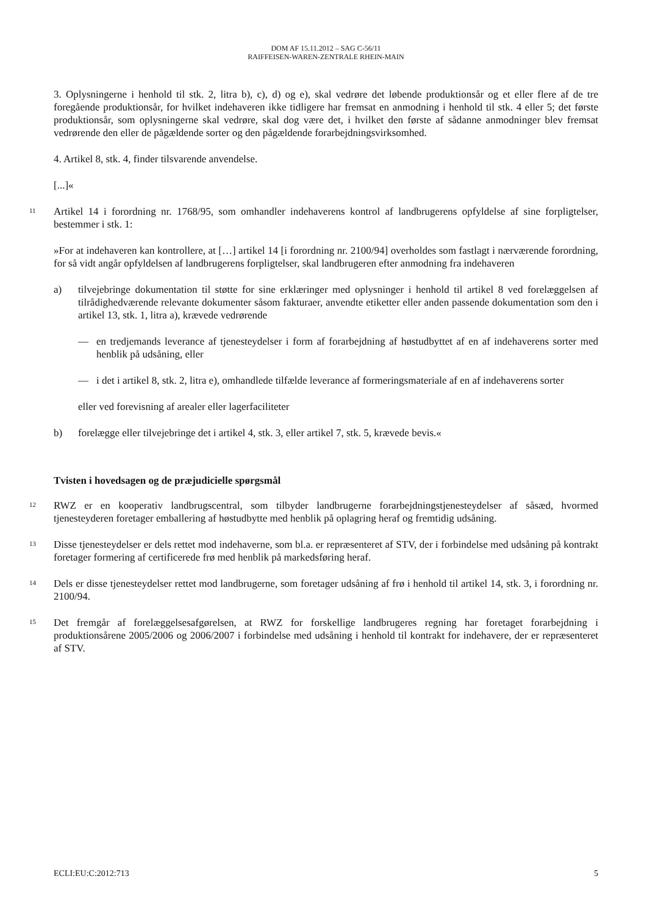DOM AF 15.11.2012 – SAG C-56/11
RAIFFEISEN-WAREN-ZENTRALE RHEIN-MAIN
3. Oplysningerne i henhold til stk. 2, litra b), c), d) og e), skal vedrøre det løbende produktionsår og et eller flere af de tre foregående produktionsår, for hvilket indehaveren ikke tidligere har fremsat en anmodning i henhold til stk. 4 eller 5; det første produktionsår, som oplysningerne skal vedrøre, skal dog være det, i hvilket den første af sådanne anmodninger blev fremsat vedrørende den eller de pågældende sorter og den pågældende forarbejdningsvirksomhed.
4. Artikel 8, stk. 4, finder tilsvarende anvendelse.
[...]«
11
Artikel 14 i forordning nr. 1768/95, som omhandler indehaverens kontrol af landbrugerens opfyldelse af sine forpligtelser, bestemmer i stk. 1:
»For at indehaveren kan kontrollere, at […] artikel 14 [i forordning nr. 2100/94] overholdes som fastlagt i nærværende forordning, for så vidt angår opfyldelsen af landbrugerens forpligtelser, skal landbrugeren efter anmodning fra indehaveren
a) tilvejebringe dokumentation til støtte for sine erklæringer med oplysninger i henhold til artikel 8 ved forelæggelsen af tilrådighedværende relevante dokumenter såsom fakturaer, anvendte etiketter eller anden passende dokumentation som den i artikel 13, stk. 1, litra a), krævede vedrørende
— en tredjemands leverance af tjenesteydelser i form af forarbejdning af høstudbyttet af en af indehaverens sorter med henblik på udsåning, eller
— i det i artikel 8, stk. 2, litra e), omhandlede tilfælde leverance af formeringsmateriale af en af indehaverens sorter
eller ved forevisning af arealer eller lagerfaciliteter
b) forelægge eller tilvejebringe det i artikel 4, stk. 3, eller artikel 7, stk. 5, krævede bevis.«
Tvisten i hovedsagen og de præjudicielle spørgsmål
12
RWZ er en kooperativ landbrugscentral, som tilbyder landbrugerne forarbejdningstjenesteydelser af såsæd, hvormed tjenesteyderen foretager emballering af høstudbytte med henblik på oplagring heraf og fremtidig udsåning.
13
Disse tjenesteydelser er dels rettet mod indehaverne, som bl.a. er repræsenteret af STV, der i forbindelse med udsåning på kontrakt foretager formering af certificerede frø med henblik på markedsføring heraf.
14
Dels er disse tjenesteydelser rettet mod landbrugerne, som foretager udsåning af frø i henhold til artikel 14, stk. 3, i forordning nr. 2100/94.
15
Det fremgår af forelæggelsesafgørelsen, at RWZ for forskellige landbrugeres regning har foretaget forarbejdning i produktionsårene 2005/2006 og 2006/2007 i forbindelse med udsåning i henhold til kontrakt for indehavere, der er repræsenteret af STV.
ECLI:EU:C:2012:713 5